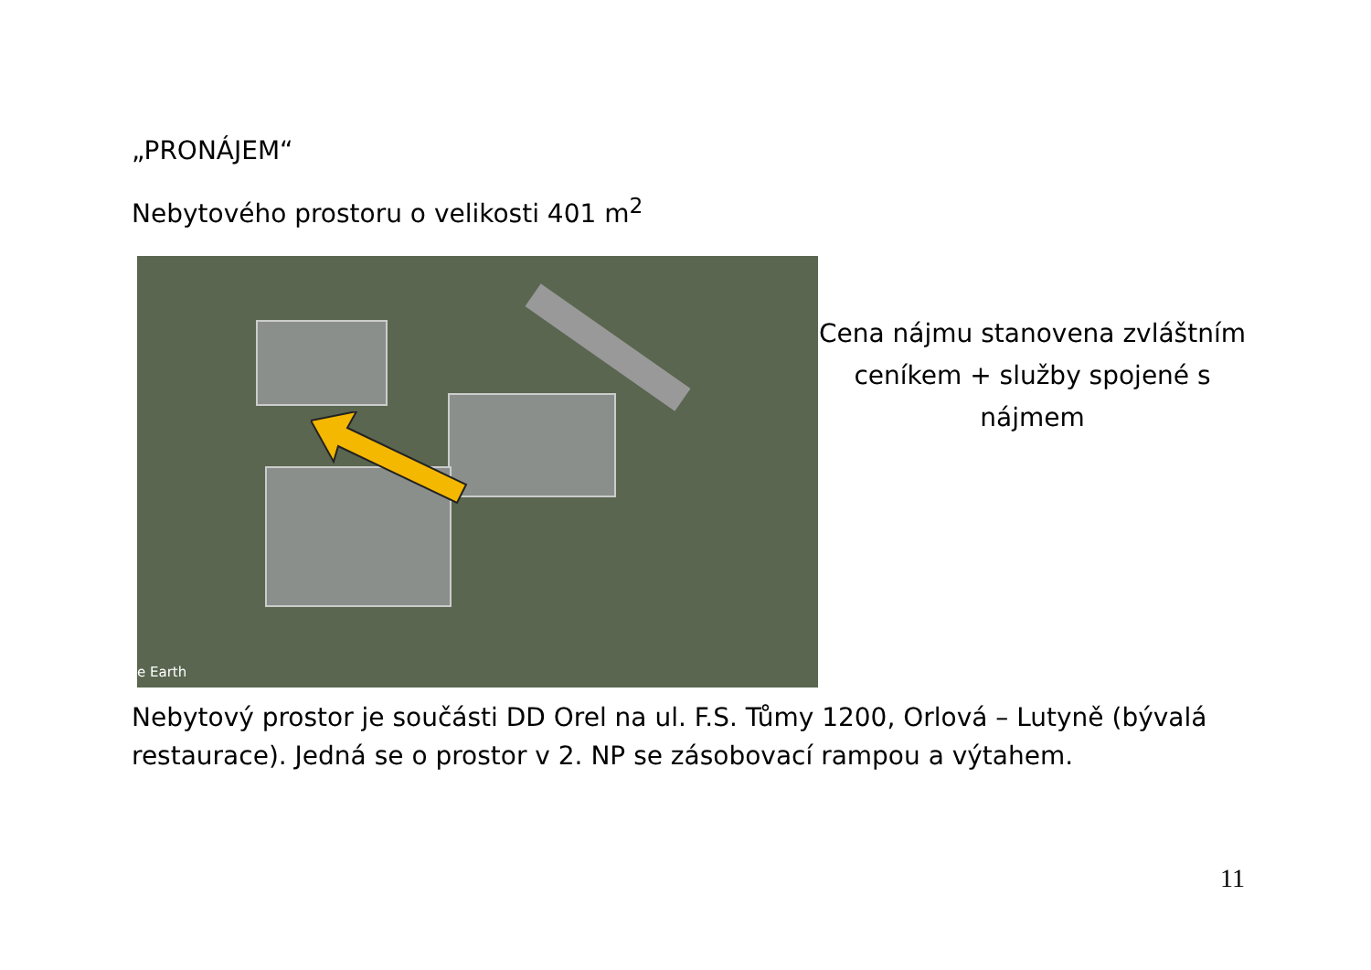„PRONÁJEM“
Nebytového prostoru o velikosti 401 m<sup>2</sup>
e Earth
Cena nájmu stanovena zvláštním ceníkem + služby spojené s nájmem
Nebytový prostor je součásti DD Orel na ul. F.S. Tůmy 1200, Orlová – Lutyně (bývalá restaurace). Jedná se o prostor v 2. NP se zásobovací rampou a výtahem.
11